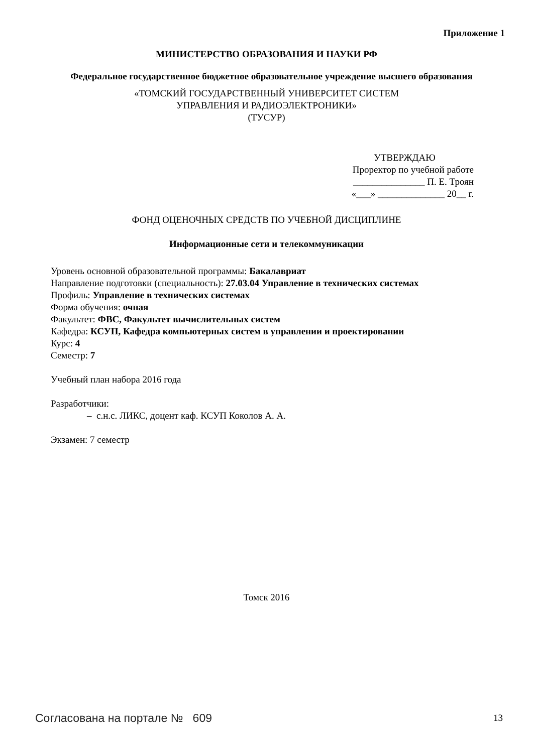Приложение 1
МИНИСТЕРСТВО ОБРАЗОВАНИЯ И НАУКИ РФ
Федеральное государственное бюджетное образовательное учреждение высшего образования
«ТОМСКИЙ ГОСУДАРСТВЕННЫЙ УНИВЕРСИТЕТ СИСТЕМ
УПРАВЛЕНИЯ И РАДИОЭЛЕКТРОНИКИ»
(ТУСУР)
УТВЕРЖДАЮ
Проректор по учебной работе
_______________ П. Е. Троян
«___» ______________ 20__ г.
ФОНД ОЦЕНОЧНЫХ СРЕДСТВ ПО УЧЕБНОЙ ДИСЦИПЛИНЕ
Информационные сети и телекоммуникации
Уровень основной образовательной программы: Бакалавриат
Направление подготовки (специальность): 27.03.04 Управление в технических системах
Профиль: Управление в технических системах
Форма обучения: очная
Факультет: ФВС, Факультет вычислительных систем
Кафедра: КСУП, Кафедра компьютерных систем в управлении и проектировании
Курс: 4
Семестр: 7
Учебный план набора 2016 года
Разработчики:
– с.н.с. ЛИКС, доцент каф. КСУП Коколов А. А.
Экзамен: 7 семестр
Томск 2016
Согласована на портале № 609 13